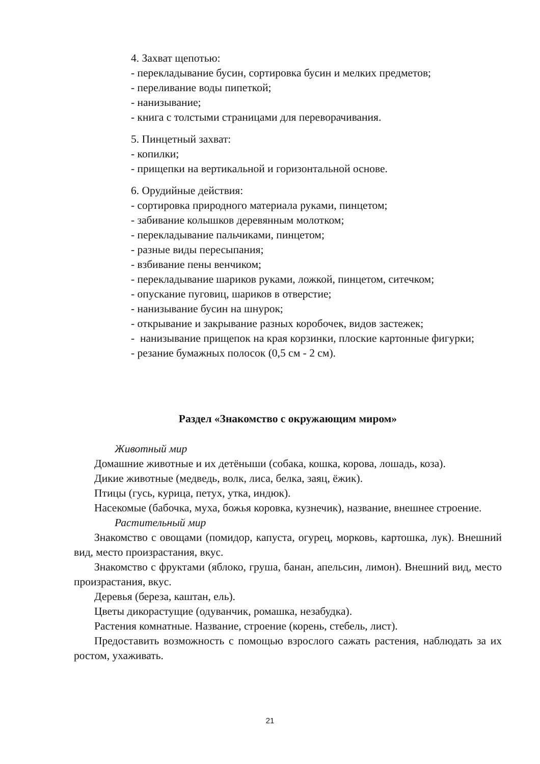4. Захват щепотью:
- перекладывание бусин, сортировка бусин и мелких предметов;
- переливание воды пипеткой;
- нанизывание;
- книга с толстыми страницами для переворачивания.
5. Пинцетный захват:
- копилки;
- прищепки на вертикальной и горизонтальной основе.
6. Орудийные действия:
- сортировка природного материала руками, пинцетом;
- забивание колышков деревянным молотком;
- перекладывание пальчиками, пинцетом;
- разные виды пересыпания;
- взбивание пены венчиком;
- перекладывание шариков руками, ложкой, пинцетом, ситечком;
- опускание пуговиц, шариков в отверстие;
- нанизывание бусин на шнурок;
- открывание и закрывание разных коробочек, видов застежек;
- нанизывание прищепок на края корзинки, плоские картонные фигурки;
- резание бумажных полосок (0,5 см - 2 см).
Раздел «Знакомство с окружающим миром»
Животный мир
Домашние животные и их детёныши (собака, кошка, корова, лошадь, коза).
Дикие животные (медведь, волк, лиса, белка, заяц, ёжик).
Птицы (гусь, курица, петух, утка, индюк).
Насекомые (бабочка, муха, божья коровка, кузнечик), название, внешнее строение.
Растительный мир
Знакомство с овощами (помидор, капуста, огурец, морковь, картошка, лук). Внешний вид, место произрастания, вкус.
Знакомство с фруктами (яблоко, груша, банан, апельсин, лимон). Внешний вид, место произрастания, вкус.
Деревья (береза, каштан, ель).
Цветы дикорастущие (одуванчик, ромашка, незабудка).
Растения комнатные. Название, строение (корень, стебель, лист).
Предоставить возможность с помощью взрослого сажать растения, наблюдать за их ростом, ухаживать.
21